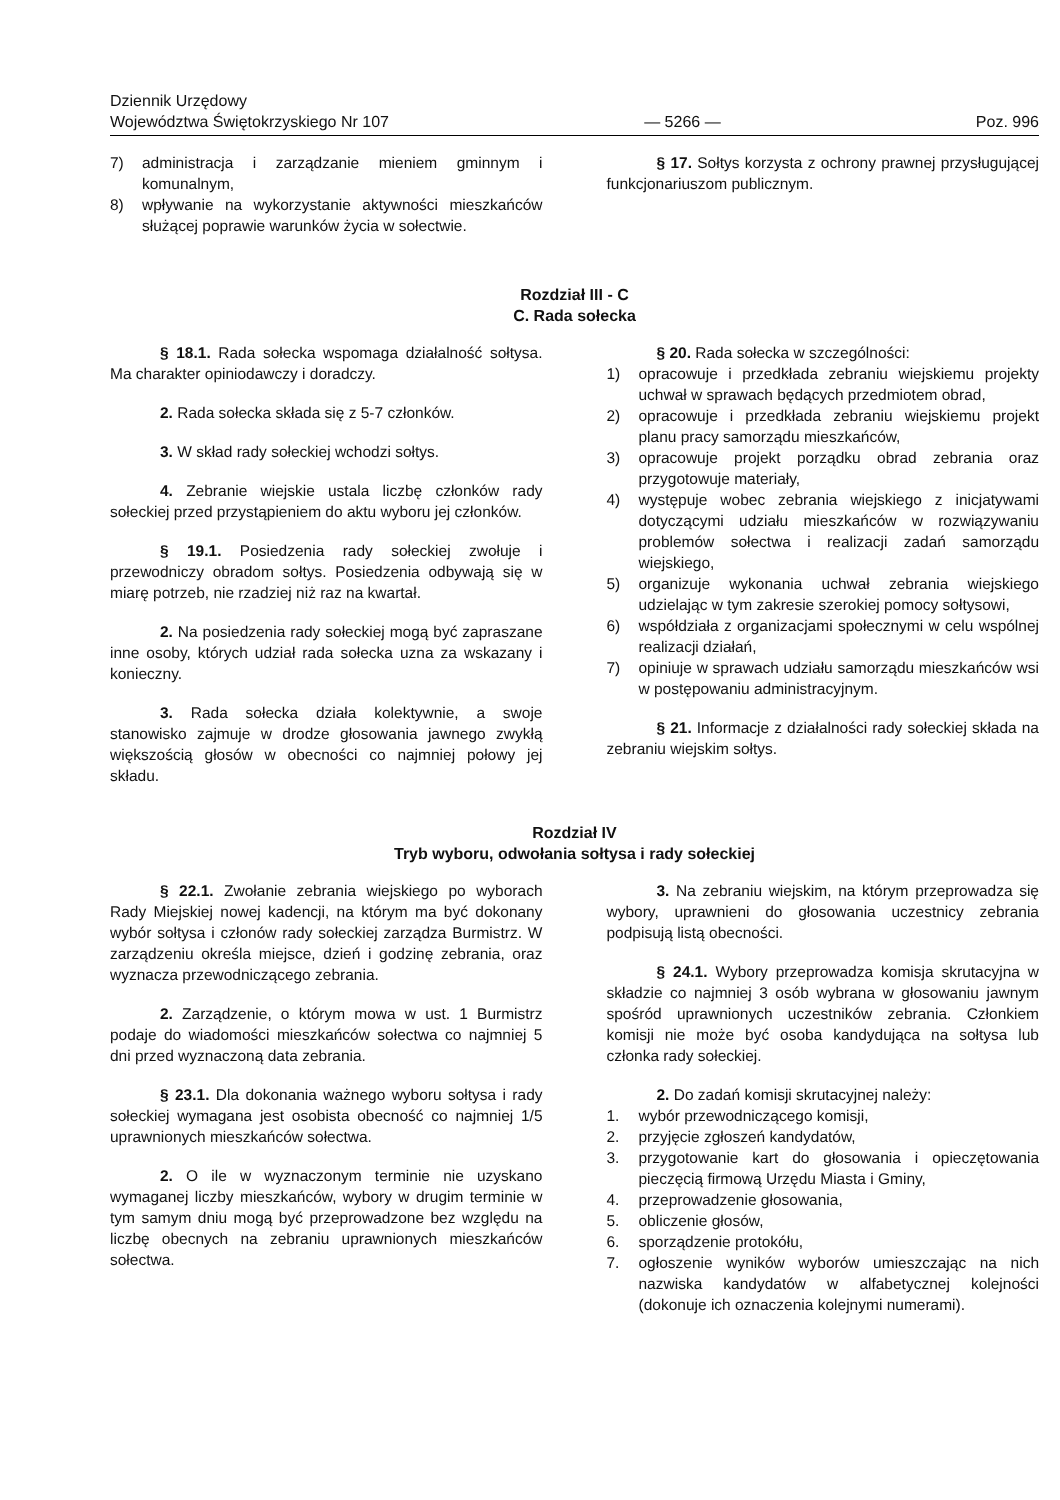Dziennik Urzędowy
Województwa Świętokrzyskiego Nr 107
— 5266 —
Poz. 996
7) administracja i zarządzanie mieniem gminnym i komunalnym,
8) wpływanie na wykorzystanie aktywności mieszkańców służącej poprawie warunków życia w sołectwie.
§ 17. Sołtys korzysta z ochrony prawnej przysługującej funkcjonariuszom publicznym.
Rozdział III - C
C. Rada sołecka
§ 18.1. Rada sołecka wspomaga działalność sołtysa. Ma charakter opiniodawczy i doradczy.
2. Rada sołecka składa się z 5-7 członków.
3. W skład rady sołeckiej wchodzi sołtys.
4. Zebranie wiejskie ustala liczbę członków rady sołeckiej przed przystąpieniem do aktu wyboru jej członków.
§ 19.1. Posiedzenia rady sołeckiej zwołuje i przewodniczy obradom sołtys. Posiedzenia odbywają się w miarę potrzeb, nie rzadziej niż raz na kwartał.
2. Na posiedzenia rady sołeckiej mogą być zapraszane inne osoby, których udział rada sołecka uzna za wskazany i konieczny.
3. Rada sołecka działa kolektywnie, a swoje stanowisko zajmuje w drodze głosowania jawnego zwykłą większością głosów w obecności co najmniej połowy jej składu.
§ 20. Rada sołecka w szczególności:
1) opracowuje i przedkłada zebraniu wiejskiemu projekty uchwał w sprawach będących przedmiotem obrad,
2) opracowuje i przedkłada zebraniu wiejskiemu projekt planu pracy samorządu mieszkańców,
3) opracowuje projekt porządku obrad zebrania oraz przygotowuje materiały,
4) występuje wobec zebrania wiejskiego z inicjatywami dotyczącymi udziału mieszkańców w rozwiązywaniu problemów sołectwa i realizacji zadań samorządu wiejskiego,
5) organizuje wykonania uchwał zebrania wiejskiego udzielając w tym zakresie szerokiej pomocy sołtysowi,
6) współdziała z organizacjami społecznymi w celu wspólnej realizacji działań,
7) opiniuje w sprawach udziału samorządu mieszkańców wsi w postępowaniu administracyjnym.
§ 21. Informacje z działalności rady sołeckiej składa na zebraniu wiejskim sołtys.
Rozdział IV
Tryb wyboru, odwołania sołtysa i rady sołeckiej
§ 22.1. Zwołanie zebrania wiejskiego po wyborach Rady Miejskiej nowej kadencji, na którym ma być dokonany wybór sołtysa i członów rady sołeckiej zarządza Burmistrz. W zarządzeniu określa miejsce, dzień i godzinę zebrania, oraz wyznacza przewodniczącego zebrania.
2. Zarządzenie, o którym mowa w ust. 1 Burmistrz podaje do wiadomości mieszkańców sołectwa co najmniej 5 dni przed wyznaczoną data zebrania.
§ 23.1. Dla dokonania ważnego wyboru sołtysa i rady sołeckiej wymagana jest osobista obecność co najmniej 1/5 uprawnionych mieszkańców sołectwa.
2. O ile w wyznaczonym terminie nie uzyskano wymaganej liczby mieszkańców, wybory w drugim terminie w tym samym dniu mogą być przeprowadzone bez względu na liczbę obecnych na zebraniu uprawnionych mieszkańców sołectwa.
3. Na zebraniu wiejskim, na którym przeprowadza się wybory, uprawnieni do głosowania uczestnicy zebrania podpisują listą obecności.
§ 24.1. Wybory przeprowadza komisja skrutacyjna w składzie co najmniej 3 osób wybrana w głosowaniu jawnym spośród uprawnionych uczestników zebrania. Członkiem komisji nie może być osoba kandydująca na sołtysa lub członka rady sołeckiej.
2. Do zadań komisji skrutacyjnej należy:
1. wybór przewodniczącego komisji,
2. przyjęcie zgłoszeń kandydatów,
3. przygotowanie kart do głosowania i opieczętowania pieczęcią firmową Urzędu Miasta i Gminy,
4. przeprowadzenie głosowania,
5. obliczenie głosów,
6. sporządzenie protokółu,
7. ogłoszenie wyników wyborów umieszczając na nich nazwiska kandydatów w alfabetycznej kolejności (dokonuje ich oznaczenia kolejnymi numerami).